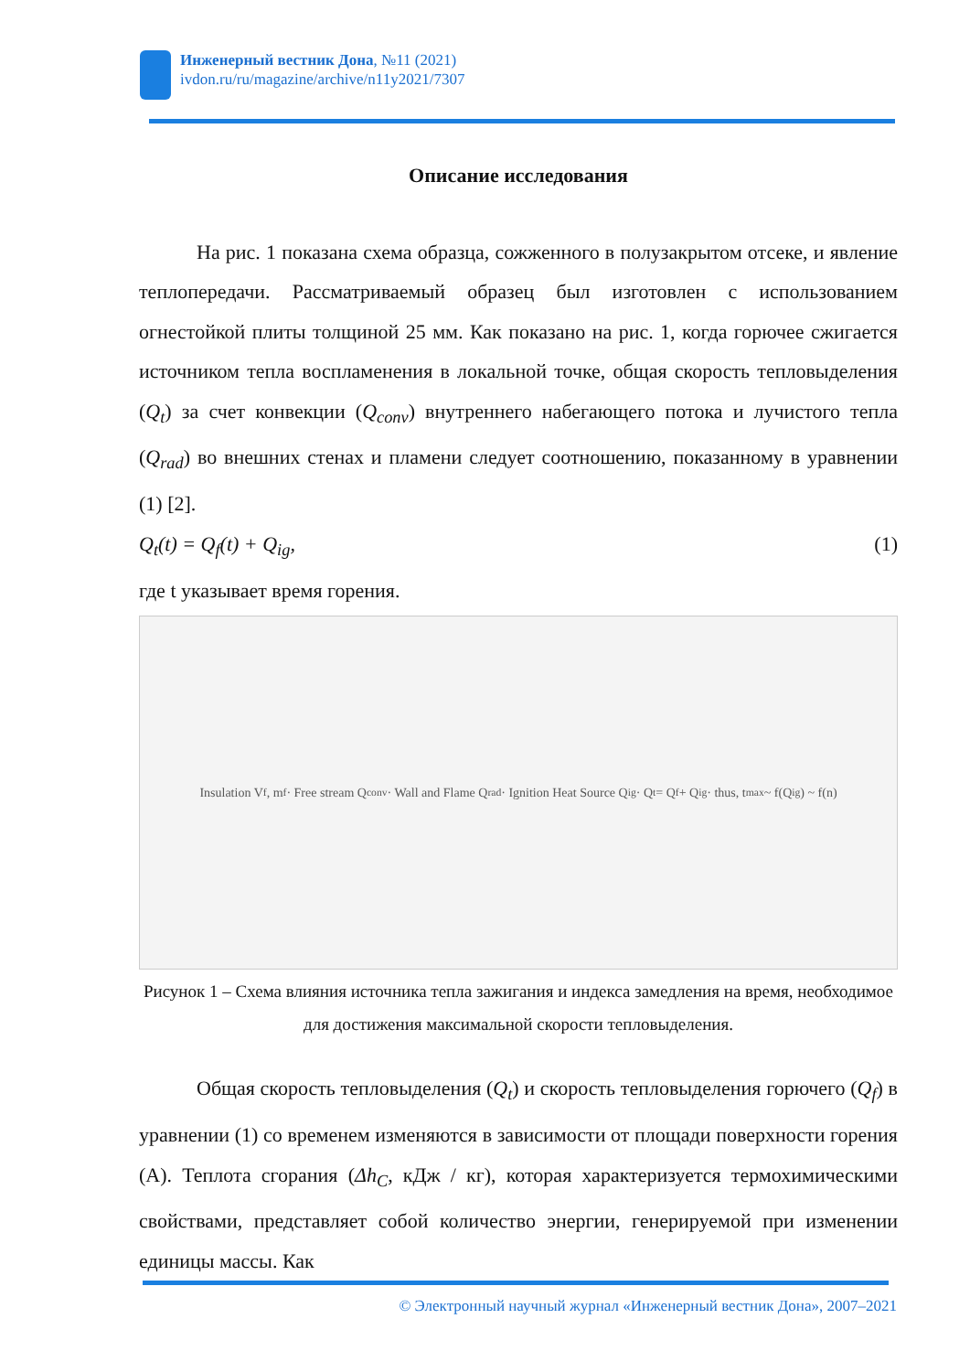Инженерный вестник Дона, №11 (2021)
ivdon.ru/ru/magazine/archive/n11y2021/7307
Описание исследования
На рис. 1 показана схема образца, сожженного в полузакрытом отсеке, и явление теплопередачи. Рассматриваемый образец был изготовлен с использованием огнестойкой плиты толщиной 25 мм. Как показано на рис. 1, когда горючее сжигается источником тепла воспламенения в локальной точке, общая скорость тепловыделения (Q<sub>t</sub>) за счет конвекции (Q<sub>conv</sub>) внутреннего набегающего потока и лучистого тепла (Q<sub>rad</sub>) во внешних стенах и пламени следует соотношению, показанному в уравнении (1) [2].
Q<sub>t</sub>(t) = Q<sub>f</sub>(t) + Q<sub>ig</sub>, (1)
где t указывает время горения.
Insulation V<sub>f</sub>, m<sub>f</sub> · Free stream Q<sub>conv</sub> · Wall and Flame Q<sub>rad</sub> · Ignition Heat Source Q<sub>ig</sub> · Q<sub>t</sub> = Q<sub>f</sub> + Q<sub>ig</sub> · thus, t<sub>max</sub> ~ f(Q<sub>ig</sub>) ~ f(n)
Рисунок 1 – Схема влияния источника тепла зажигания и индекса замедления на время, необходимое для достижения максимальной скорости тепловыделения.
Общая скорость тепловыделения (Q<sub>t</sub>) и скорость тепловыделения горючего (Q<sub>f</sub>) в уравнении (1) со временем изменяются в зависимости от площади поверхности горения (A). Теплота сгорания (Δh<sub>C</sub>, кДж / кг), которая характеризуется термохимическими свойствами, представляет собой количество энергии, генерируемой при изменении единицы массы. Как
© Электронный научный журнал «Инженерный вестник Дона», 2007–2021